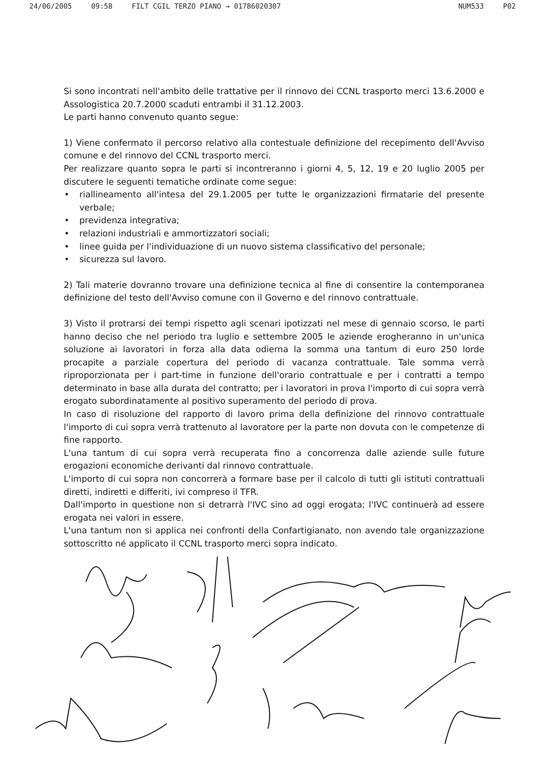24/06/2005 09:58 FILT CGIL TERZO PIANO → 01786020307 NUM533 P02
Si sono incontrati nell'ambito delle trattative per il rinnovo dei CCNL trasporto merci 13.6.2000 e Assologistica 20.7.2000 scaduti entrambi il 31.12.2003.
Le parti hanno convenuto quanto segue:
1) Viene confermato il percorso relativo alla contestuale definizione del recepimento dell'Avviso comune e del rinnovo del CCNL trasporto merci.
Per realizzare quanto sopra le parti si incontreranno i giorni 4, 5, 12, 19 e 20 luglio 2005 per discutere le seguenti tematiche ordinate come segue:
• riallineamento all'intesa del 29.1.2005 per tutte le organizzazioni firmatarie del presente verbale;
• previdenza integrativa;
• relazioni industriali e ammortizzatori sociali;
• linee guida per l'individuazione di un nuovo sistema classificativo del personale;
• sicurezza sul lavoro.
2) Tali materie dovranno trovare una definizione tecnica al fine di consentire la contemporanea definizione del testo dell'Avviso comune con il Governo e del rinnovo contrattuale.
3) Visto il protrarsi dei tempi rispetto agli scenari ipotizzati nel mese di gennaio scorso, le parti hanno deciso che nel periodo tra luglio e settembre 2005 le aziende erogheranno in un'unica soluzione ai lavoratori in forza alla data odierna la somma una tantum di euro 250 lorde procapite a parziale copertura del periodo di vacanza contrattuale. Tale somma verrà riproporzionata per i part-time in funzione dell'orario contrattuale e per i contratti a tempo determinato in base alla durata del contratto; per i lavoratori in prova l'importo di cui sopra verrà erogato subordinatamente al positivo superamento del periodo di prova.
In caso di risoluzione del rapporto di lavoro prima della definizione del rinnovo contrattuale l'importo di cui sopra verrà trattenuto al lavoratore per la parte non dovuta con le competenze di fine rapporto.
L'una tantum di cui sopra verrà recuperata fino a concorrenza dalle aziende sulle future erogazioni economiche derivanti dal rinnovo contrattuale.
L'importo di cui sopra non concorrerà a formare base per il calcolo di tutti gli istituti contrattuali diretti, indiretti e differiti, ivi compreso il TFR.
Dall'importo in questione non si detrarrà l'IVC sino ad oggi erogata; l'IVC continuerà ad essere erogata nei valori in essere.
L'una tantum non si applica nei confronti della Confartigianato, non avendo tale organizzazione sottoscritto né applicato il CCNL trasporto merci sopra indicato.